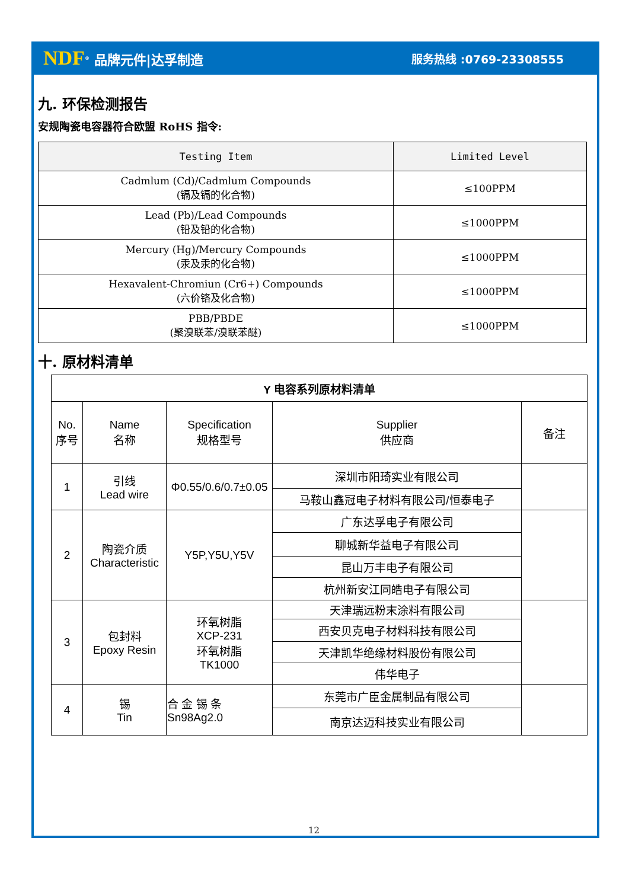NDF<sup>®</sup> 品牌元件|达孚制造 服务热线 :0769-23308555
九. 环保检测报告
安规陶瓷电容器符合欧盟 RoHS 指令:
| Testing Item | Limited Level |
| --- | --- |
| Cadmlum (Cd)/Cadmlum Compounds (镉及镉的化合物) | ≤100PPM |
| Lead (Pb)/Lead Compounds (铅及铅的化合物) | ≤1000PPM |
| Mercury (Hg)/Mercury Compounds (汞及汞的化合物) | ≤1000PPM |
| Hexavalent-Chromiun (Cr6+) Compounds (六价铬及化合物) | ≤1000PPM |
| PBB/PBDE (聚溴联苯/溴联苯醚) | ≤1000PPM |
十. 原材料清单
| Y 电容系列原材料清单 | | | | |
| No. 序号 | Name 名称 | Specification 规格型号 | Supplier 供应商 | 备注 |
| 1 | 引线 Lead wire | Φ0.55/0.6/0.7±0.05 | 深圳市阳琦实业有限公司 | |
| | | | 马鞍山鑫冠电子材料有限公司/恒泰电子 | |
| 2 | 陶瓷介质 Characteristic | Y5P,Y5U,Y5V | 广东达孚电子有限公司 | |
| | | | 聊城新华益电子有限公司 | |
| | | | 昆山万丰电子有限公司 | |
| | | | 杭州新安江同皓电子有限公司 | |
| 3 | 包封料 Epoxy Resin | 环氧树脂 XCP-231 环氧树脂 TK1000 | 天津瑞远粉末涂料有限公司 | |
| | | | 西安贝克电子材料科技有限公司 | |
| | | | 天津凯华绝缘材料股份有限公司 | |
| | | | 伟华电子 | |
| 4 | 锡 Tin | 合 金 锡 条 Sn98Ag2.0 | 东莞市广臣金属制品有限公司 | |
| | | | 南京达迈科技实业有限公司 | |
12